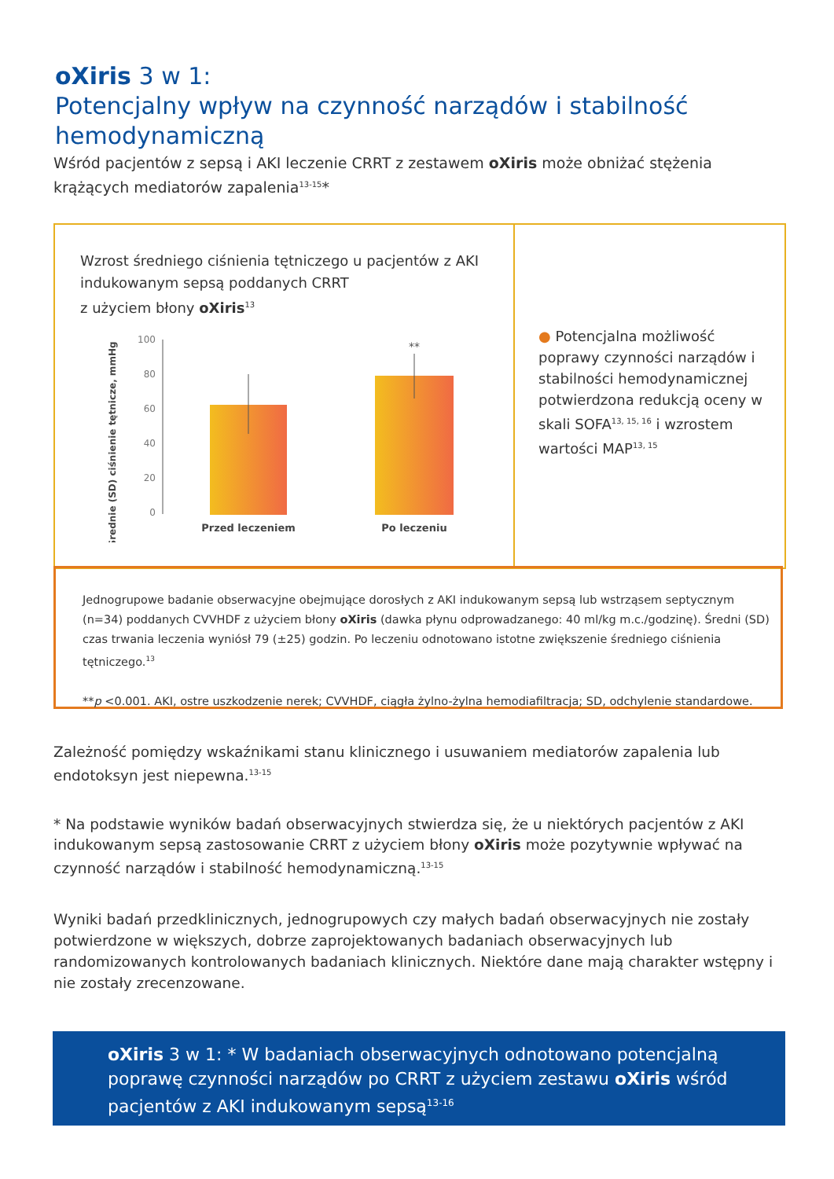oXiris 3 w 1:
Potencjalny wpływ na czynność narządów i stabilność hemodynamiczną
Wśród pacjentów z sepsą i AKI leczenie CRRT z zestawem oXiris może obniżać stężenia krążących mediatorów zapalenia<sup>13-15</sup>*
Wzrost średniego ciśnienia tętniczego u pacjentów z AKI indukowanym sepsą poddanych CRRT
z użyciem błony oXiris<sup>13</sup>
Średnie (SD) ciśnienie tętnicze, mmHg
100
80
60
40
20
0
**
Przed leczeniem
Po leczeniu
● Potencjalna możliwość poprawy czynności narządów i stabilności hemodynamicznej potwierdzona redukcją oceny w skali SOFA<sup>13, 15, 16</sup> i wzrostem wartości MAP<sup>13, 15</sup>
Jednogrupowe badanie obserwacyjne obejmujące dorosłych z AKI indukowanym sepsą lub wstrząsem septycznym (n=34) poddanych CVVHDF z użyciem błony oXiris (dawka płynu odprowadzanego: 40 ml/kg m.c./godzinę). Średni (SD) czas trwania leczenia wyniósł 79 (±25) godzin. Po leczeniu odnotowano istotne zwiększenie średniego ciśnienia tętniczego.<sup>13</sup>
**p <0.001. AKI, ostre uszkodzenie nerek; CVVHDF, ciągła żylno-żylna hemodiafiltracja; SD, odchylenie standardowe.
Zależność pomiędzy wskaźnikami stanu klinicznego i usuwaniem mediatorów zapalenia lub endotoksyn jest niepewna.<sup>13-15</sup>
* Na podstawie wyników badań obserwacyjnych stwierdza się, że u niektórych pacjentów z AKI indukowanym sepsą zastosowanie CRRT z użyciem błony oXiris może pozytywnie wpływać na czynność narządów i stabilność hemodynamiczną.<sup>13-15</sup>
Wyniki badań przedklinicznych, jednogrupowych czy małych badań obserwacyjnych nie zostały potwierdzone w większych, dobrze zaprojektowanych badaniach obserwacyjnych lub randomizowanych kontrolowanych badaniach klinicznych. Niektóre dane mają charakter wstępny i nie zostały zrecenzowane.
oXiris 3 w 1: * W badaniach obserwacyjnych odnotowano potencjalną poprawę czynności narządów po CRRT z użyciem zestawu oXiris wśród pacjentów z AKI indukowanym sepsą<sup>13-16</sup>